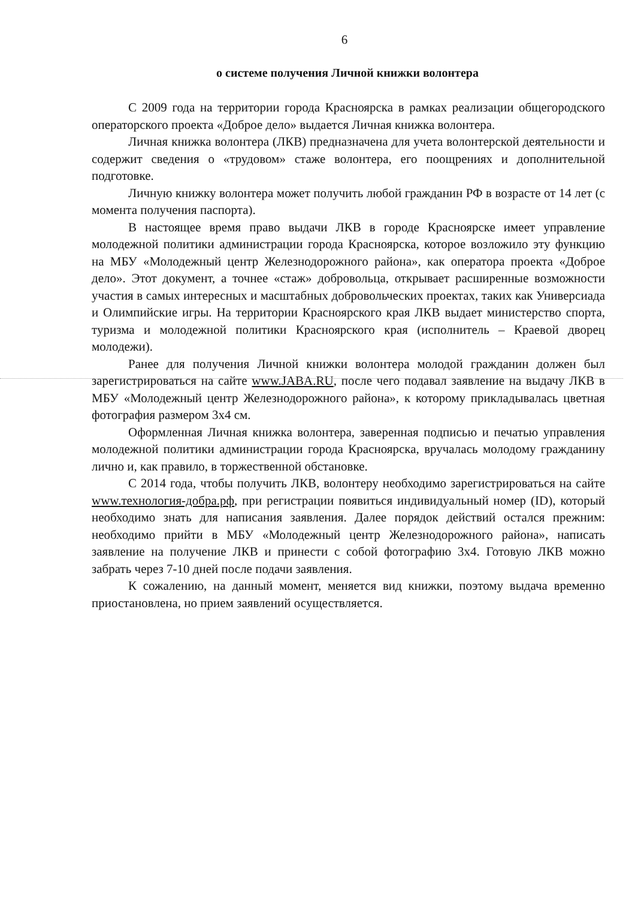6
о системе получения Личной книжки волонтера
С 2009 года на территории города Красноярска в рамках реализации общегородского операторского проекта «Доброе дело» выдается Личная книжка волонтера.
Личная книжка волонтера (ЛКВ) предназначена для учета волонтерской деятельности и содержит сведения о «трудовом» стаже волонтера, его поощрениях и дополнительной подготовке.
Личную книжку волонтера может получить любой гражданин РФ в возрасте от 14 лет (с момента получения паспорта).
В настоящее время право выдачи ЛКВ в городе Красноярске имеет управление молодежной политики администрации города Красноярска, которое возложило эту функцию на МБУ «Молодежный центр Железнодорожного района», как оператора проекта «Доброе дело». Этот документ, а точнее «стаж» добровольца, открывает расширенные возможности участия в самых интересных и масштабных добровольческих проектах, таких как Универсиада и Олимпийские игры. На территории Красноярского края ЛКВ выдает министерство спорта, туризма и молодежной политики Красноярского края (исполнитель – Краевой дворец молодежи).
Ранее для получения Личной книжки волонтера молодой гражданин должен был зарегистрироваться на сайте www.JABA.RU, после чего подавал заявление на выдачу ЛКВ в МБУ «Молодежный центр Железнодорожного района», к которому прикладывалась цветная фотография размером 3х4 см.
Оформленная Личная книжка волонтера, заверенная подписью и печатью управления молодежной политики администрации города Красноярска, вручалась молодому гражданину лично и, как правило, в торжественной обстановке.
С 2014 года, чтобы получить ЛКВ, волонтеру необходимо зарегистрироваться на сайте www.технология-добра.рф, при регистрации появиться индивидуальный номер (ID), который необходимо знать для написания заявления. Далее порядок действий остался прежним: необходимо прийти в МБУ «Молодежный центр Железнодорожного района», написать заявление на получение ЛКВ и принести с собой фотографию 3х4. Готовую ЛКВ можно забрать через 7-10 дней после подачи заявления.
К сожалению, на данный момент, меняется вид книжки, поэтому выдача временно приостановлена, но прием заявлений осуществляется.